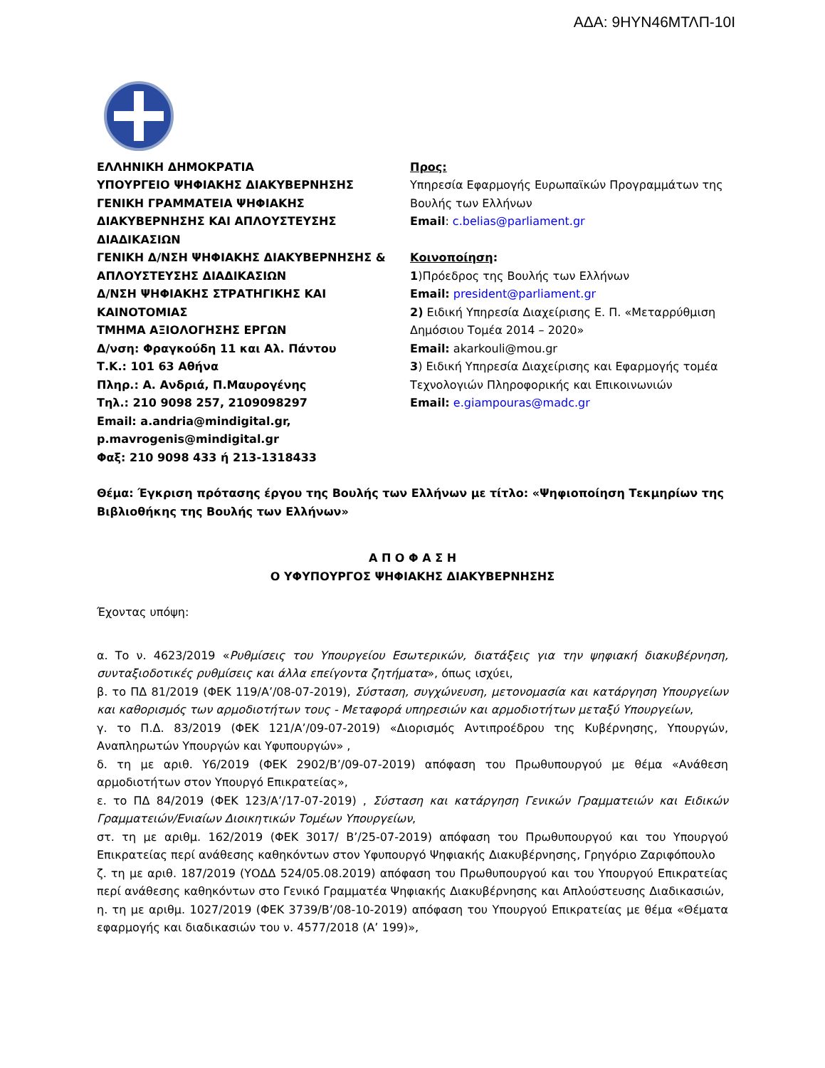ΑΔΑ: 9ΗΥΝ46ΜΤΛΠ-10Ι
ΕΛΛΗΝΙΚΗ ΔΗΜΟΚΡΑΤΙΑ
ΥΠΟΥΡΓΕΙΟ ΨΗΦΙΑΚΗΣ ΔΙΑΚΥΒΕΡΝΗΣΗΣ
ΓΕΝΙΚΗ ΓΡΑΜΜΑΤΕΙΑ ΨΗΦΙΑΚΗΣ ΔΙΑΚΥΒΕΡΝΗΣΗΣ ΚΑΙ ΑΠΛΟΥΣΤΕΥΣΗΣ ΔΙΑΔΙΚΑΣΙΩΝ
ΓΕΝΙΚΗ Δ/ΝΣΗ ΨΗΦΙΑΚΗΣ ΔΙΑΚΥΒΕΡΝΗΣΗΣ & ΑΠΛΟΥΣΤΕΥΣΗΣ ΔΙΑΔΙΚΑΣΙΩΝ
Δ/ΝΣΗ ΨΗΦΙΑΚΗΣ ΣΤΡΑΤΗΓΙΚΗΣ ΚΑΙ ΚΑΙΝΟΤΟΜΙΑΣ
ΤΜΗΜΑ ΑΞΙΟΛΟΓΗΣΗΣ ΕΡΓΩΝ
Δ/νση: Φραγκούδη 11 και Αλ. Πάντου
Τ.Κ.: 101 63 Αθήνα
Πληρ.: Α. Ανδριά, Π.Μαυρογένης
Τηλ.: 210 9098 257, 2109098297
Email: a.andria@mindigital.gr, p.mavrogenis@mindigital.gr
Φαξ: 210 9098 433 ή 213-1318433
Προς:
Υπηρεσία Εφαρμογής Ευρωπαϊκών Προγραμμάτων της Βουλής των Ελλήνων
Email: c.belias@parliament.gr
Κοινοποίηση:
1)Πρόεδρος της Βουλής των Ελλήνων
Email: president@parliament.gr
2) Ειδική Υπηρεσία Διαχείρισης Ε. Π. «Μεταρρύθμιση Δημόσιου Τομέα 2014 – 2020»
Email: akarkouli@mou.gr
3) Ειδική Υπηρεσία Διαχείρισης και Εφαρμογής τομέα Τεχνολογιών Πληροφορικής και Επικοινωνιών
Email: e.giampouras@madc.gr
Θέμα: Έγκριση πρότασης έργου της Βουλής των Ελλήνων με τίτλο: «Ψηφιοποίηση Τεκμηρίων της Βιβλιοθήκης της Βουλής των Ελλήνων»
Α Π Ο Φ Α Σ Η
Ο ΥΦΥΠΟΥΡΓΟΣ ΨΗΦΙΑΚΗΣ ΔΙΑΚΥΒΕΡΝΗΣΗΣ
Έχοντας υπόψη:
α. Το ν. 4623/2019 «Ρυθμίσεις του Υπουργείου Εσωτερικών, διατάξεις για την ψηφιακή διακυβέρνηση, συνταξιοδοτικές ρυθμίσεις και άλλα επείγοντα ζητήματα», όπως ισχύει,
β. το ΠΔ 81/2019 (ΦΕΚ 119/Α’/08-07-2019), Σύσταση, συγχώνευση, μετονομασία και κατάργηση Υπουργείων και καθορισμός των αρμοδιοτήτων τους - Μεταφορά υπηρεσιών και αρμοδιοτήτων μεταξύ Υπουργείων,
γ. το Π.Δ. 83/2019 (ΦΕΚ 121/Α’/09-07-2019) «Διορισμός Αντιπροέδρου της Κυβέρνησης, Υπουργών, Αναπληρωτών Υπουργών και Υφυπουργών» ,
δ. τη με αριθ. Υ6/2019 (ΦΕΚ 2902/Β’/09-07-2019) απόφαση του Πρωθυπουργού με θέμα «Ανάθεση αρμοδιοτήτων στον Υπουργό Επικρατείας»,
ε. το ΠΔ 84/2019 (ΦΕΚ 123/Α’/17-07-2019) , Σύσταση και κατάργηση Γενικών Γραμματειών και Ειδικών Γραμματειών/Ενιαίων Διοικητικών Τομέων Υπουργείων,
στ. τη με αριθμ. 162/2019 (ΦΕΚ 3017/ Β’/25-07-2019) απόφαση του Πρωθυπουργού και του Υπουργού Επικρατείας περί ανάθεσης καθηκόντων στον Υφυπουργό Ψηφιακής Διακυβέρνησης, Γρηγόριο Ζαριφόπουλο
ζ. τη με αριθ. 187/2019 (ΥΟΔΔ 524/05.08.2019) απόφαση του Πρωθυπουργού και του Υπουργού Επικρατείας περί ανάθεσης καθηκόντων στο Γενικό Γραμματέα Ψηφιακής Διακυβέρνησης και Απλούστευσης Διαδικασιών,
η. τη με αριθμ. 1027/2019 (ΦΕΚ 3739/Β’/08-10-2019) απόφαση του Υπουργού Επικρατείας με θέμα «Θέματα εφαρμογής και διαδικασιών του ν. 4577/2018 (Α’ 199)»,